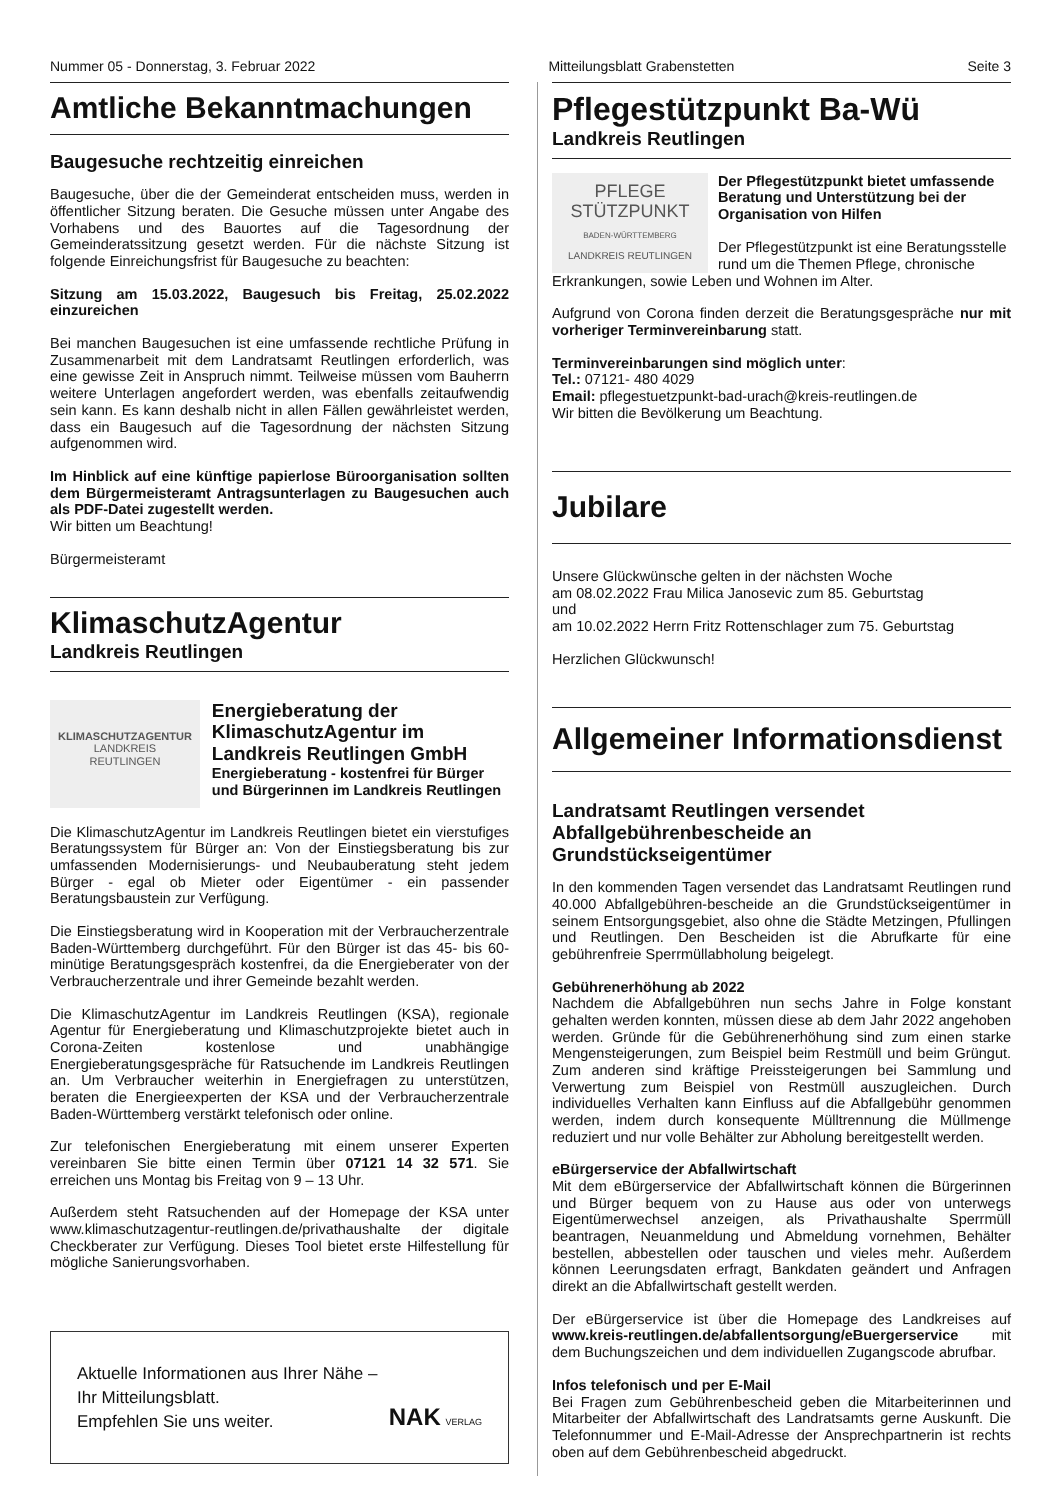Nummer 05 - Donnerstag, 3. Februar 2022 Mitteilungsblatt Grabenstetten Seite 3
Amtliche Bekanntmachungen
Baugesuche rechtzeitig einreichen
Baugesuche, über die der Gemeinderat entscheiden muss, werden in öffentlicher Sitzung beraten. Die Gesuche müssen unter Angabe des Vorhabens und des Bauortes auf die Tagesordnung der Gemeinderatssitzung gesetzt werden. Für die nächste Sitzung ist folgende Einreichungsfrist für Baugesuche zu beachten:
Sitzung am 15.03.2022, Baugesuch bis Freitag, 25.02.2022 einzureichen
Bei manchen Baugesuchen ist eine umfassende rechtliche Prüfung in Zusammenarbeit mit dem Landratsamt Reutlingen erforderlich, was eine gewisse Zeit in Anspruch nimmt. Teilweise müssen vom Bauherrn weitere Unterlagen angefordert werden, was ebenfalls zeitaufwendig sein kann. Es kann deshalb nicht in allen Fällen gewährleistet werden, dass ein Baugesuch auf die Tagesordnung der nächsten Sitzung aufgenommen wird.
Im Hinblick auf eine künftige papierlose Büroorganisation sollten dem Bürgermeisteramt Antragsunterlagen zu Baugesuchen auch als PDF-Datei zugestellt werden.
Wir bitten um Beachtung!
Bürgermeisteramt
KlimaschutzAgentur
Landkreis Reutlingen
KLIMASCHUTZAGENTUR
LANDKREIS REUTLINGEN
Energieberatung der KlimaschutzAgentur im Landkreis Reutlingen GmbH
Energieberatung - kostenfrei für Bürger und Bürgerinnen im Landkreis Reutlingen
Die KlimaschutzAgentur im Landkreis Reutlingen bietet ein vierstufiges Beratungssystem für Bürger an: Von der Einstiegsberatung bis zur umfassenden Modernisierungs- und Neubauberatung steht jedem Bürger - egal ob Mieter oder Eigentümer - ein passender Beratungsbaustein zur Verfügung.
Die Einstiegsberatung wird in Kooperation mit der Verbraucherzentrale Baden-Württemberg durchgeführt. Für den Bürger ist das 45- bis 60-minütige Beratungsgespräch kostenfrei, da die Energieberater von der Verbraucherzentrale und ihrer Gemeinde bezahlt werden.
Die KlimaschutzAgentur im Landkreis Reutlingen (KSA), regionale Agentur für Energieberatung und Klimaschutzprojekte bietet auch in Corona-Zeiten kostenlose und unabhängige Energieberatungsgespräche für Ratsuchende im Landkreis Reutlingen an. Um Verbraucher weiterhin in Energiefragen zu unterstützen, beraten die Energieexperten der KSA und der Verbraucherzentrale Baden-Württemberg verstärkt telefonisch oder online.
Zur telefonischen Energieberatung mit einem unserer Experten vereinbaren Sie bitte einen Termin über 07121 14 32 571. Sie erreichen uns Montag bis Freitag von 9 – 13 Uhr.
Außerdem steht Ratsuchenden auf der Homepage der KSA unter www.klimaschutzagentur-reutlingen.de/privathaushalte der digitale Checkberater zur Verfügung. Dieses Tool bietet erste Hilfestellung für mögliche Sanierungsvorhaben.
Aktuelle Informationen aus Ihrer Nähe –
Ihr Mitteilungsblatt.
Empfehlen Sie uns weiter.
NAK VERLAG
Pflegestützpunkt Ba-Wü
Landkreis Reutlingen
PFLEGE
STÜTZPUNKT
BADEN-WÜRTTEMBERG
LANDKREIS REUTLINGEN
Der Pflegestützpunkt bietet umfassende Beratung und Unterstützung bei der Organisation von Hilfen
Der Pflegestützpunkt ist eine Beratungsstelle rund um die Themen Pflege, chronische
Erkrankungen, sowie Leben und Wohnen im Alter.
Aufgrund von Corona finden derzeit die Beratungsgespräche nur mit vorheriger Terminvereinbarung statt.
Terminvereinbarungen sind möglich unter:
Tel.: 07121- 480 4029
Email: pflegestuetzpunkt-bad-urach@kreis-reutlingen.de
Wir bitten die Bevölkerung um Beachtung.
Jubilare
Unsere Glückwünsche gelten in der nächsten Woche
am 08.02.2022 Frau Milica Janosevic zum 85. Geburtstag
und
am 10.02.2022 Herrn Fritz Rottenschlager zum 75. Geburtstag
Herzlichen Glückwunsch!
Allgemeiner Informationsdienst
Landratsamt Reutlingen versendet Abfallgebührenbescheide an Grundstückseigentümer
In den kommenden Tagen versendet das Landratsamt Reutlingen rund 40.000 Abfallgebühren-bescheide an die Grundstückseigentümer in seinem Entsorgungsgebiet, also ohne die Städte Metzingen, Pfullingen und Reutlingen. Den Bescheiden ist die Abrufkarte für eine gebührenfreie Sperrmüllabholung beigelegt.
Gebührenerhöhung ab 2022
Nachdem die Abfallgebühren nun sechs Jahre in Folge konstant gehalten werden konnten, müssen diese ab dem Jahr 2022 angehoben werden. Gründe für die Gebührenerhöhung sind zum einen starke Mengensteigerungen, zum Beispiel beim Restmüll und beim Grüngut. Zum anderen sind kräftige Preissteigerungen bei Sammlung und Verwertung zum Beispiel von Restmüll auszugleichen. Durch individuelles Verhalten kann Einfluss auf die Abfallgebühr genommen werden, indem durch konsequente Mülltrennung die Müllmenge reduziert und nur volle Behälter zur Abholung bereitgestellt werden.
eBürgerservice der Abfallwirtschaft
Mit dem eBürgerservice der Abfallwirtschaft können die Bürgerinnen und Bürger bequem von zu Hause aus oder von unterwegs Eigentümerwechsel anzeigen, als Privathaushalte Sperrmüll beantragen, Neuanmeldung und Abmeldung vornehmen, Behälter bestellen, abbestellen oder tauschen und vieles mehr. Außerdem können Leerungsdaten erfragt, Bankdaten geändert und Anfragen direkt an die Abfallwirtschaft gestellt werden.
Der eBürgerservice ist über die Homepage des Landkreises auf www.kreis-reutlingen.de/abfallentsorgung/eBuergerservice mit dem Buchungszeichen und dem individuellen Zugangscode abrufbar.
Infos telefonisch und per E-Mail
Bei Fragen zum Gebührenbescheid geben die Mitarbeiterinnen und Mitarbeiter der Abfallwirtschaft des Landratsamts gerne Auskunft. Die Telefonnummer und E-Mail-Adresse der Ansprechpartnerin ist rechts oben auf dem Gebührenbescheid abgedruckt.